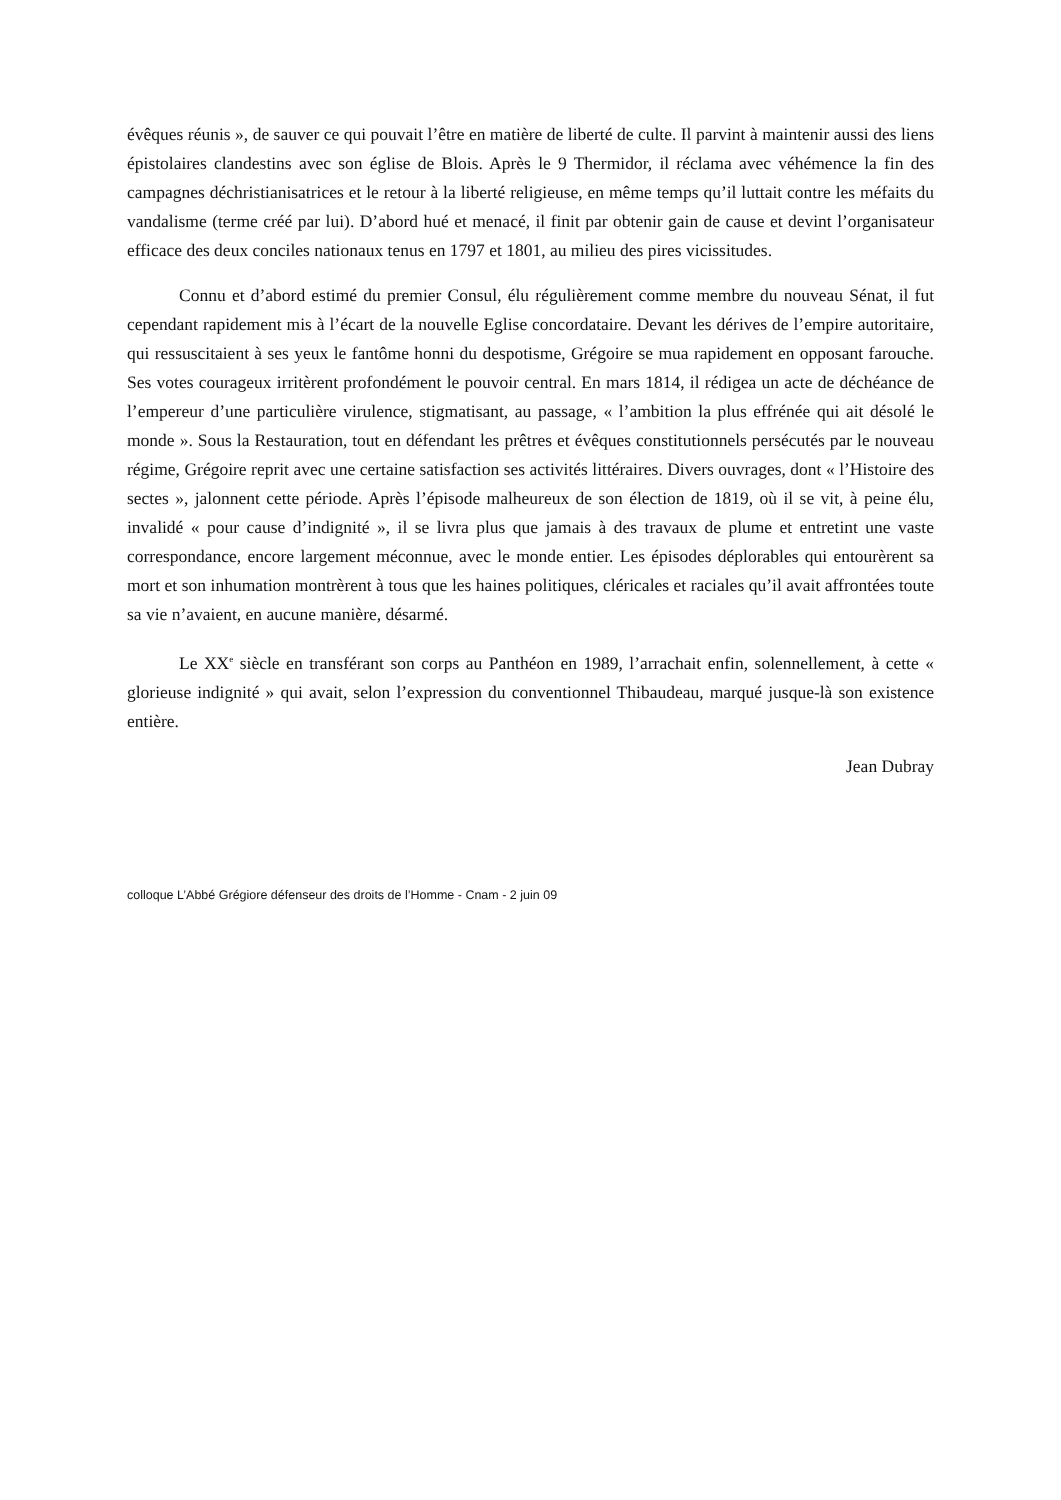évêques réunis », de sauver ce qui pouvait l’être en matière de liberté de culte. Il parvint à maintenir aussi des liens épistolaires clandestins avec son église de Blois. Après le 9 Thermidor, il réclama avec véhémence la fin des campagnes déchristianisatrices et le retour à la liberté religieuse, en même temps qu’il luttait contre les méfaits du vandalisme (terme créé par lui). D’abord hué et menacé, il finit par obtenir gain de cause et devint l’organisateur efficace des deux conciles nationaux tenus en 1797 et 1801, au milieu des pires vicissitudes.
Connu et d’abord estimé du premier Consul, élu régulièrement comme membre du nouveau Sénat, il fut cependant rapidement mis à l’écart de la nouvelle Eglise concordataire. Devant les dérives de l’empire autoritaire, qui ressuscitaient à ses yeux le fantôme honni du despotisme, Grégoire se mua rapidement en opposant farouche. Ses votes courageux irritèrent profondément le pouvoir central. En mars 1814, il rédigea un acte de déchéance de l’empereur d’une particulière virulence, stigmatisant, au passage, « l’ambition la plus effrénée qui ait désolé le monde ». Sous la Restauration, tout en défendant les prêtres et évêques constitutionnels persécutés par le nouveau régime, Grégoire reprit avec une certaine satisfaction ses activités littéraires. Divers ouvrages, dont « l’Histoire des sectes », jalonnent cette période. Après l’épisode malheureux de son élection de 1819, où il se vit, à peine élu, invalidé « pour cause d’indignité », il se livra plus que jamais à des travaux de plume et entretint une vaste correspondance, encore largement méconnue, avec le monde entier. Les épisodes déplorables qui entourèrent sa mort et son inhumation montrèrent à tous que les haines politiques, cléricales et raciales qu’il avait affrontées toute sa vie n’avaient, en aucune manière, désarmé.
Le XX<sup>e</sup> siècle en transférant son corps au Panthéon en 1989, l’arrachait enfin, solennellement, à cette « glorieuse indignité » qui avait, selon l’expression du conventionnel Thibaudeau, marqué jusque-là son existence entière.
Jean Dubray
colloque L’Abbé Grégiore défenseur des droits de l’Homme - Cnam - 2 juin 09